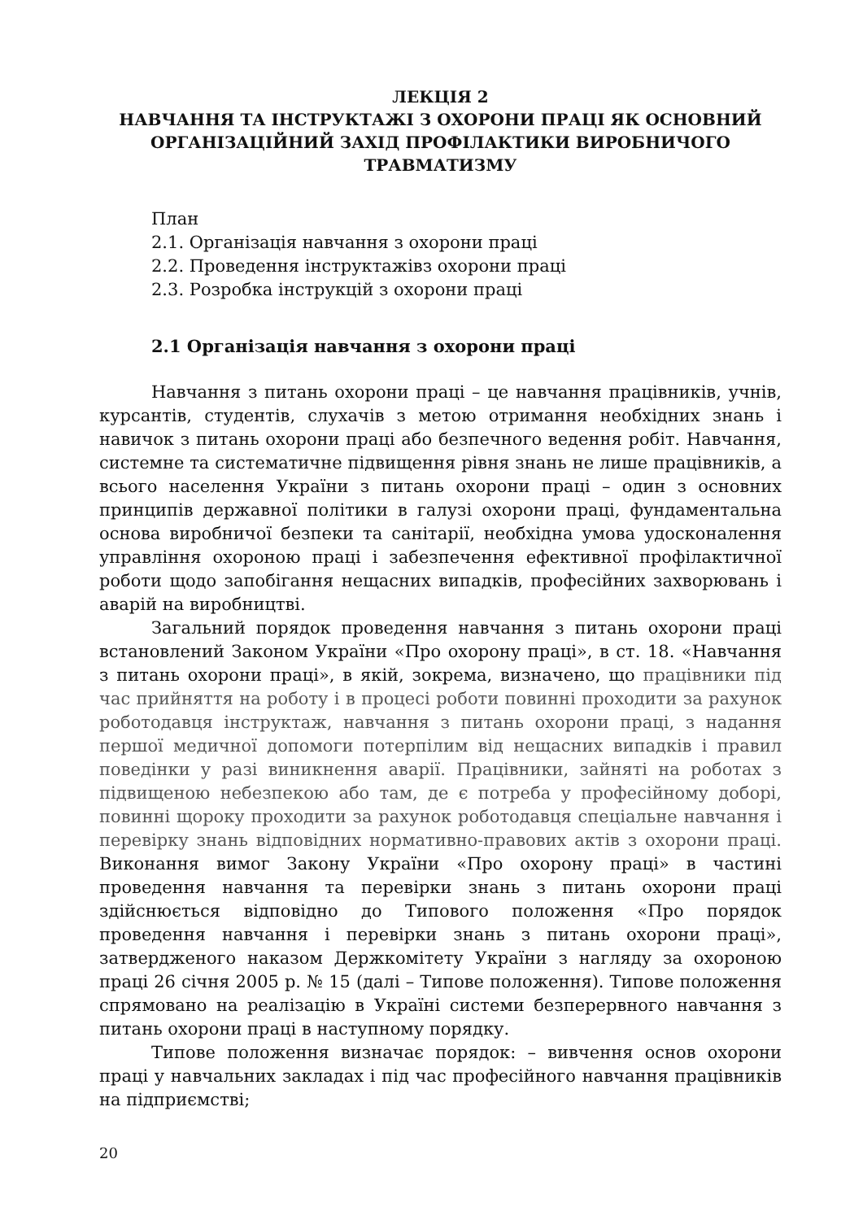ЛЕКЦІЯ 2
НАВЧАННЯ ТА ІНСТРУКТАЖІ З ОХОРОНИ ПРАЦІ ЯК ОСНОВНИЙ ОРГАНІЗАЦІЙНИЙ ЗАХІД ПРОФІЛАКТИКИ ВИРОБНИЧОГО ТРАВМАТИЗМУ
План
2.1. Організація навчання з охорони праці
2.2. Проведення інструктажівз охорони праці
2.3. Розробка інструкцій з охорони праці
2.1 Організація навчання з охорони праці
Навчання з питань охорони праці – це навчання працівників, учнів, курсантів, студентів, слухачів з метою отримання необхідних знань і навичок з питань охорони праці або безпечного ведення робіт. Навчання, системне та систематичне підвищення рівня знань не лише працівників, а всього населення України з питань охорони праці – один з основних принципів державної політики в галузі охорони праці, фундаментальна основа виробничої безпеки та санітарії, необхідна умова удосконалення управління охороною праці і забезпечення ефективної профілактичної роботи щодо запобігання нещасних випадків, професійних захворювань і аварій на виробництві.
Загальний порядок проведення навчання з питань охорони праці встановлений Законом України «Про охорону праці», в ст. 18. «Навчання з питань охорони праці», в якій, зокрема, визначено, що працівники під час прийняття на роботу і в процесі роботи повинні проходити за рахунок роботодавця інструктаж, навчання з питань охорони праці, з надання першої медичної допомоги потерпілим від нещасних випадків і правил поведінки у разі виникнення аварії. Працівники, зайняті на роботах з підвищеною небезпекою або там, де є потреба у професійному доборі, повинні щороку проходити за рахунок роботодавця спеціальне навчання і перевірку знань відповідних нормативно-правових актів з охорони праці. Виконання вимог Закону України «Про охорону праці» в частині проведення навчання та перевірки знань з питань охорони праці здійснюється відповідно до Типового положення «Про порядок проведення навчання і перевірки знань з питань охорони праці», затвердженого наказом Держкомітету України з нагляду за охороною праці 26 січня 2005 р. № 15 (далі – Типове положення). Типове положення спрямовано на реалізацію в Україні системи безперервного навчання з питань охорони праці в наступному порядку.
Типове положення визначає порядок: – вивчення основ охорони праці у навчальних закладах і під час професійного навчання працівників на підприємстві;
20